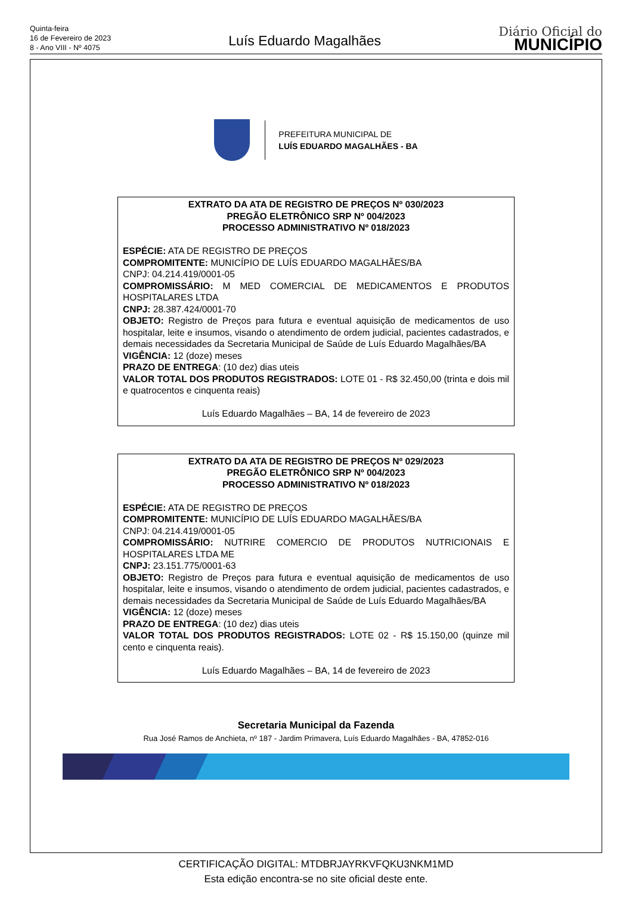Quinta-feira
16 de Fevereiro de 2023
8 - Ano VIII - Nº 4075
Luís Eduardo Magalhães
Diário Oficial do
MUNICÍPIO
PREFEITURA MUNICIPAL DE
LUÍS EDUARDO MAGALHÃES - BA
EXTRATO DA ATA DE REGISTRO DE PREÇOS Nº 030/2023
PREGÃO ELETRÔNICO SRP Nº 004/2023
PROCESSO ADMINISTRATIVO Nº 018/2023
ESPÉCIE: ATA DE REGISTRO DE PREÇOS
COMPROMITENTE: MUNICÍPIO DE LUÍS EDUARDO MAGALHÃES/BA
CNPJ: 04.214.419/0001-05
COMPROMISSÁRIO: M MED COMERCIAL DE MEDICAMENTOS E PRODUTOS HOSPITALARES LTDA
CNPJ: 28.387.424/0001-70
OBJETO: Registro de Preços para futura e eventual aquisição de medicamentos de uso hospitalar, leite e insumos, visando o atendimento de ordem judicial, pacientes cadastrados, e demais necessidades da Secretaria Municipal de Saúde de Luís Eduardo Magalhães/BA
VIGÊNCIA: 12 (doze) meses
PRAZO DE ENTREGA: (10 dez) dias uteis
VALOR TOTAL DOS PRODUTOS REGISTRADOS: LOTE 01 - R$ 32.450,00 (trinta e dois mil e quatrocentos e cinquenta reais)
Luís Eduardo Magalhães – BA, 14 de fevereiro de 2023
EXTRATO DA ATA DE REGISTRO DE PREÇOS Nº 029/2023
PREGÃO ELETRÔNICO SRP Nº 004/2023
PROCESSO ADMINISTRATIVO Nº 018/2023
ESPÉCIE: ATA DE REGISTRO DE PREÇOS
COMPROMITENTE: MUNICÍPIO DE LUÍS EDUARDO MAGALHÃES/BA
CNPJ: 04.214.419/0001-05
COMPROMISSÁRIO: NUTRIRE COMERCIO DE PRODUTOS NUTRICIONAIS E HOSPITALARES LTDA ME
CNPJ: 23.151.775/0001-63
OBJETO: Registro de Preços para futura e eventual aquisição de medicamentos de uso hospitalar, leite e insumos, visando o atendimento de ordem judicial, pacientes cadastrados, e demais necessidades da Secretaria Municipal de Saúde de Luís Eduardo Magalhães/BA
VIGÊNCIA: 12 (doze) meses
PRAZO DE ENTREGA: (10 dez) dias uteis
VALOR TOTAL DOS PRODUTOS REGISTRADOS: LOTE 02 - R$ 15.150,00 (quinze mil cento e cinquenta reais).
Luís Eduardo Magalhães – BA, 14 de fevereiro de 2023
Secretaria Municipal da Fazenda
Rua José Ramos de Anchieta, nº 187 - Jardim Primavera, Luís Eduardo Magalhães - BA, 47852-016
CERTIFICAÇÃO DIGITAL: MTDBRJAYRKVFQKU3NKM1MD
Esta edição encontra-se no site oficial deste ente.